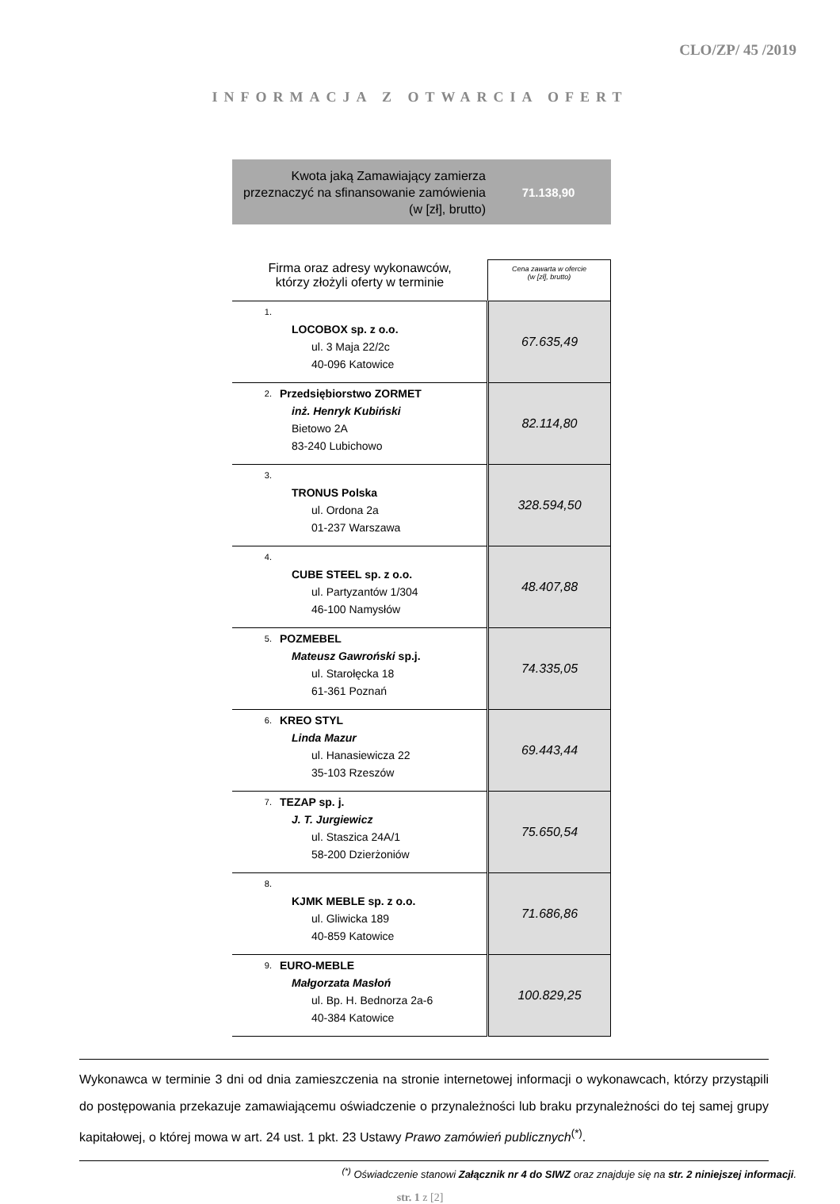CLO/ZP/ 45 /2019
INFORMACJA Z OTWARCIA OFERT
Kwota jaką Zamawiający zamierza przeznaczyć na sfinansowanie zamówienia (w [zł], brutto)
71.138,90
| Firma oraz adresy wykonawców, którzy złożyli oferty w terminie | Cena zawarta w ofercie (w [zł], brutto) |
| --- | --- |
| 1. LOCOBOX sp. z o.o. ul. 3 Maja 22/2c 40-096 Katowice | 67.635,49 |
| 2. Przedsiębiorstwo ZORMET inż. Henryk Kubiński Bietowo 2A 83-240 Lubichowo | 82.114,80 |
| 3. TRONUS Polska ul. Ordona 2a 01-237 Warszawa | 328.594,50 |
| 4. CUBE STEEL sp. z o.o. ul. Partyzantów 1/304 46-100 Namysłów | 48.407,88 |
| 5. POZMEBEL Mateusz Gawroński sp.j. ul. Starołęcka 18 61-361 Poznań | 74.335,05 |
| 6. KREO STYL Linda Mazur ul. Hanasiewicza 22 35-103 Rzeszów | 69.443,44 |
| 7. TEZAP sp. j. J. T. Jurgiewicz ul. Staszica 24A/1 58-200 Dzierżoniów | 75.650,54 |
| 8. KJMK MEBLE sp. z o.o. ul. Gliwicka 189 40-859 Katowice | 71.686,86 |
| 9. EURO-MEBLE Małgorzata Masłoń ul. Bp. H. Bednorza 2a-6 40-384 Katowice | 100.829,25 |
Wykonawca w terminie 3 dni od dnia zamieszczenia na stronie internetowej informacji o wykonawcach, którzy przystąpili do postępowania przekazuje zamawiającemu oświadczenie o przynależności lub braku przynależności do tej samej grupy kapitałowej, o której mowa w art. 24 ust. 1 pkt. 23 Ustawy Prawo zamówień publicznych<sup>(*)</sup>.
<sup>(*)</sup> Oświadczenie stanowi Załącznik nr 4 do SIWZ oraz znajduje się na str. 2 niniejszej informacji.
str. 1 z [2]